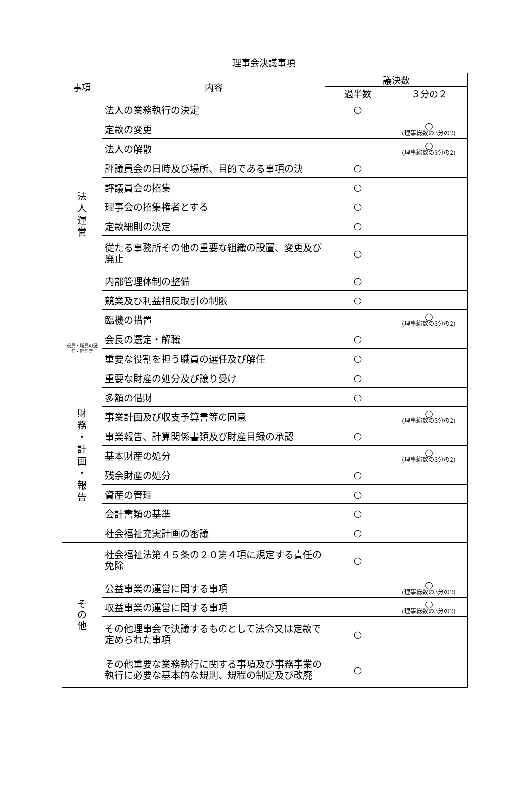理事会決議事項
| 事項 | 内容 | 議決数 | |
| --- | --- | --- | --- |
| | | 過半数 | ３分の２ |
| 法 人 運 営 | 法人の業務執行の決定 | ○ | |
| | 定款の変更 | | ○ (理事総数の3分の2) |
| | 法人の解散 | | ○ (理事総数の3分の2) |
| | 評議員会の日時及び場所、目的である事項の決 | ○ | |
| | 評議員会の招集 | ○ | |
| | 理事会の招集権者とする | ○ | |
| | 定款細則の決定 | ○ | |
| | 従たる事務所その他の重要な組織の設置、変更及び廃止 | ○ | |
| | 内部管理体制の整備 | ○ | |
| | 競業及び利益相反取引の制限 | ○ | |
| | 臨機の措置 | | ○ (理事総数の3分の2) |
| 役員・職員の選任・解任等 | 会長の選定・解職 | ○ | |
| | 重要な役割を担う職員の選任及び解任 | ○ | |
| 財 務 ・ 計 画 ・ 報 告 | 重要な財産の処分及び譲り受け | ○ | |
| | 多額の借財 | ○ | |
| | 事業計画及び収支予算書等の同意 | | ○ (理事総数の3分の2) |
| | 事業報告、計算関係書類及び財産目録の承認 | ○ | |
| | 基本財産の処分 | | ○ (理事総数の3分の2) |
| | 残余財産の処分 | ○ | |
| | 資産の管理 | ○ | |
| | 会計書類の基準 | ○ | |
| | 社会福祉充実計画の審議 | ○ | |
| そ の 他 | 社会福祉法第４５条の２０第４項に規定する責任の免除 | ○ | |
| | 公益事業の運営に関する事項 | | ○ (理事総数の3分の2) |
| | 収益事業の運営に関する事項 | | ○ (理事総数の3分の2) |
| | その他理事会で決議するものとして法令又は定款で定められた事項 | ○ | |
| | その他重要な業務執行に関する事項及び事務事業の執行に必要な基本的な規則、規程の制定及び改廃 | ○ | |